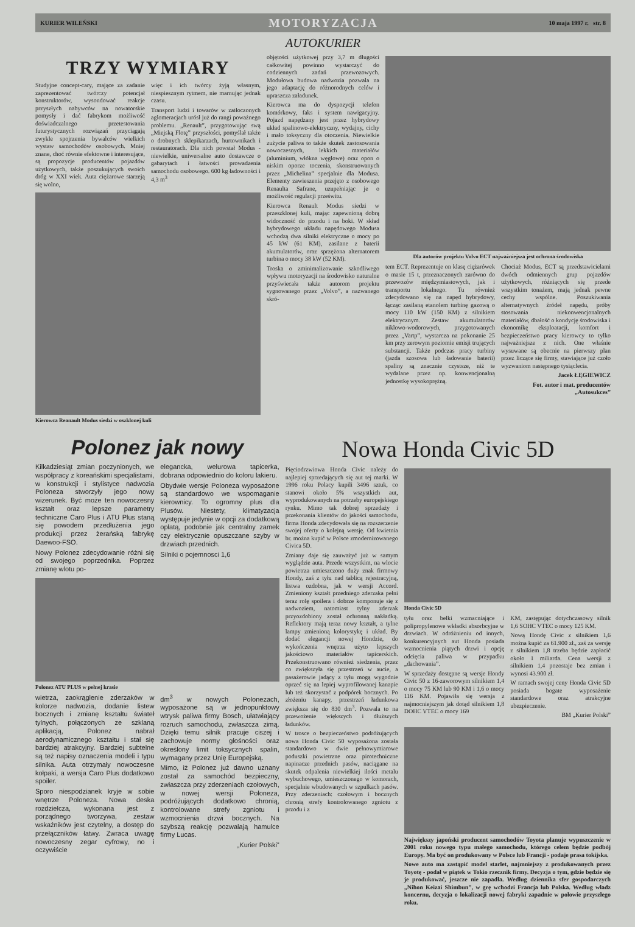KURIER WILEŃSKI MOTORYZACJA 10 maja 1997 r. str. 8
AUTOKURIER
TRZY WYMIARY
Studyjne concept-cary, mające za zadanie zaprezentować twórczy potencjał konstruktorów, wysondować reakcje przyszłych nabywców na nowatorskie pomysły i dać fabrykom możliwość doświadczalnego przetestowania futurystycznych rozwiązań przyciągają zwykle spojrzenia bywalców wielkich wystaw samochodów osobowych. Mniej znane, choć równie efektowne i interesujące, są propozycje producentów pojazdów użytkowych, także poszukujących swoich dróg w XXI wiek. Auta ciężarowe starzeją się wolno,
więc i ich twórcy żyją własnym, niespiesznym rytmem, nie marnując jednak czasu.
Transport ludzi i towarów w zatłoczonych aglomeracjach urósł już do rangi poważnego problemu. „Renault”, przygotowując swą „Miejską Flotę” przyszłości, pomyślał także o drobnych sklepikarzach, hurtownikach i restauratorach. Dla nich powstał Modus - niewielkie, uniwersalne auto dostawcze o gabarytach i łatwości prowadzenia samochodu osobowego. 600 kg ładowności i 4,3 m<sup>3</sup>
Kierowca Reanault Modus siedzi w oszklonej kuli
objętości użytkowej przy 3,7 m długości całkowitej powinno wystarczyć do codziennych zadań przewozowych. Modułowa budowa nadwozia pozwala na jego adaptację do różnorodnych celów i upraszcza załadunek.
Kierowca ma do dyspozycji telefon komórkowy, faks i system nawigacyjny. Pojazd napędzany jest przez hybrydowy układ spalinowo-elektryczny, wydajny, cichy i mało toksyczny dla otoczenia. Niewielkie zużycie paliwa to także skutek zastosowania nowoczesnych, lekkich materiałów (aluminium, włókna węglowe) oraz opon o niskim oporze toczenia, skonstruowanych przez „Michelina” specjalnie dla Modusa. Elementy zawieszenia przejęto z osobowego Renaulta Safrane, uzupełniając je o możliwość regulacji prześwitu.
Kierowca Renault Modus siedzi w przeszklonej kuli, mając zapewnioną dobrą widoczność do przodu i na boki. W skład hybrydowego układu napędowego Modusa wchodzą dwa silniki elektryczne o mocy po 45 kW (61 KM), zasilane z baterii akumulatorów, oraz sprzężona alternatorem turbina o mocy 38 kW (52 KM).
Troska o zminimalizowanie szkodliwego wpływu motoryzacji na środowisko naturalne przyświecała także autorom projektu sygnowanego przez „Volvo”, a nazwanego skró-
Dla autorów projektu Volvo ECT najważniejsza jest ochrona środowiska
tem ECT. Reprezentuje on klasę ciężarówek o masie 15 t, przeznaczonych zarówno do przewozów międzymiastowych, jak i transportu lokalnego. Tu również zdecydowano się na napęd hybrydowy, łącząc zasilaną etanolem turbinę gazową o mocy 110 kW (150 KM) z silnikiem elektrycznym. Zestaw akumulatorów niklowo-wodorowych, przygotowanych przez „Vartp”, wystarcza na pokonanie 25 km przy zerowym poziomie emisji trujących substancji. Także podczas pracy turbiny (jazda szosowa lub ładowanie baterii) spaliny są znacznie czystsze, niż te wydalane przez np. konwencjonalną jednostkę wysokoprężną.
Chociaż Modus, ECT są przedstawicielami dwóch odmiennych grup pojazdów użytkowych, różniących się przede wszystkim tonażem, mają jednak pewne cechy wspólne. Poszukiwania alternatywnych źródeł napędu, próby stosowania niekonwencjonalnych materiałów, dbałość o kondycję środowiska i ekonomikę eksploatacji, komfort i bezpieczeństwo pracy kierowcy to tylko najważniejsze z nich. One właśnie wysuwane są obecnie na pierwszy plan przez liczące się firmy, stawiające już czoło wyzwaniom następnego tysiąclecia.
Jacek ŁĘGIEWICZ
Fot. autor i mat. producentów „Autosukces”
Polonez jak nowy
Kilkadziesiąt zmian poczynionych, we współpracy z koreańskimi specjalistami, w konstrukcji i stylistyce nadwozia Poloneza stworzyły jego nowy wizerunek. Być może ten nowoczesny kształt oraz lepsze parametry techniczne Caro Plus i ATU Plus staną się powodem przedłużenia jego produkcji przez żerańską fabrykę Daewoo-FSO.
Nowy Polonez zdecydowanie różni się od swojego poprzednika. Poprzez zmianę wlotu po-
elegancka, welurowa tapicerka, dobrana odpowiednio do koloru lakieru.
Obydwie wersje Poloneza wyposażone są standardowo we wspomaganie kierownicy. To ogromny plus dla Plusów. Niestety, klimatyzacja występuje jedynie w opcji za dodatkową opłatą, podobnie jak centralny zamek czy elektrycznie opuszczane szyby w drzwiach przednich.
Silniki o pojemnosci 1,6
Polonez ATU PLUS w pełnej krasie
wietrza, zaokrąglenie zderzaków w kolorze nadwozia, dodanie listew bocznych i zmianę kształtu świateł tylnych, połączonych ze szklaną aplikacją, Polonez nabrał aerodynamicznego kształtu i stał się bardziej atrakcyjny. Bardziej subtelne są też napisy oznaczenia modeli i typu silnika. Auta otrzymały nowoczesne kołpaki, a wersja Caro Plus dodatkowo spoiler.
Sporo niespodzianek kryje w sobie wnętrze Poloneza. Nowa deska rozdzielcza, wykonana jest z porządnego tworzywa, zestaw wskaźników jest czytelny, a dostęp do przełączników łatwy. Zwraca uwagę nowoczesny zegar cyfrowy, no i oczywiście
dm<sup>3</sup> w nowych Polonezach, wyposażone są w jednopunktowy wtrysk paliwa firmy Bosch, ułatwiający rozruch samochodu, zwłaszcza zimą. Dzięki temu silnik pracuje ciszej i zachowuje normy głośności oraz określony limit toksycznych spalin, wymagany przez Unię Europejską.
Mimo, iż Polonez już dawno uznany został za samochód bezpieczny, zwłaszcza przy zderzeniach czołowych, w nowej wersji Poloneza, podróżujących dodatkowo chronią, kontrolowane strefy zgniotu i wzmocnienia drzwi bocznych. Na szybszą reakcję pozwalają hamulce firmy Lucas.
„Kurier Polski”
Nowa Honda Civic 5D
Pięciodrzwiowa Honda Civic należy do najlepiej sprzedających się aut tej marki. W 1996 roku Polacy kupili 3496 sztuk, co stanowi około 5% wszystkich aut, wyprodukowanych na potrzeby europejskiego rynku. Mimo tak dobrej sprzedaży i przekonania klientów do jakości samochodu, firma Honda zdecydowała się na rozszerzenie swojej oferty o kolejną wersję. Od kwietnia br. można kupić w Polsce zmodernizowanego Civica 5D.
Zmiany daje się zauważyć już w samym wyglądzie auta. Przede wszystkim, na wlocie powietrza umieszczono duży znak firmowy Hondy, zaś z tyłu nad tablicą rejestracyjną, listwa ozdobna, jak w wersji Accord. Zmieniony kształt przedniego zderzaka pełni teraz rolę spoilera i dobrze komponuje się z nadwoziem, natomiast tylny zderzak przyozdobiony został ochronną nakładką. Reflektory mają teraz nowy kształt, a tylne lampy zmienioną kolorystykę i układ. By dodać elegancji nowej Hondzie, do wykończenia wnętrza użyto lepszych jakościowo materiałów tapicerskich. Przekonstruowano również siedzenia, przez co zwiększyła się przestrzeń w aucie, a pasażerowie jadący z tyłu mogą wygodnie oprzeć się na lepiej wyprofilowanej kanapie lub też skorzystać z podpórek bocznych. Po złożeniu kanapy, przestrzeń ładunkowa zwiększa się do 830 dm<sup>3</sup>. Pozwala to na przewożenie większych i dłuższych ładunków.
W trosce o bezpieczeństwo podróżujących nowa Honda Civic 50 wyposażona została standardowo w dwie pełnowymiarowe poduszki powietrzne oraz pirotechniczne napinacze przednich pasów, naciągane na skutek odpalenia niewielkiej ilości metalu wybuchowego, umieszczonego w komorach, specjalnie wbudowanych w szpulkach pasów. Przy zderzeniach: czołowym i bocznych chronią strefy kontrolowanego zgniotu z przodu i z
Honda Civic 5D
tyłu oraz belki wzmacniające i polipropylenowe wkładki absorbcyjne w drzwiach. W odróżnieniu od innych, konkurencyjnych aut Honda posiada wzmocnienia piątych drzwi i opcję odcięcia paliwa w przypadku „dachowania”.
W sprzedaży dostępne są wersje Hondy Civic 50 z 16-zaworowym silnikiem 1,4 o mocy 75 KM lub 90 KM i 1,6 o mocy 116 KM. Pojawiła się wersja z najmocniejszym jak dotąd silnikiem 1,8 DOHC VTEC o mocy 169
KM, zastępując dotychczasowy silnik 1,6 SOHC VTEC o mocy 125 KM.
Nową Hondę Civic z silnikiem 1,6 można kupić za 61.900 zł., zaś za wersję z silnikiem 1,8 trzeba będzie zapłacić około 1 miliarda. Cena wersji z silnikiem 1,4 pozostaje bez zmian i wynosi 43.900 zł.
W ramach swojej ceny Honda Civic 5D posiada bogate wyposażenie standardowe oraz atrakcyjne ubezpieczenie.
BM „Kurier Polski”
Największy japoński producent samochodów Toyota planuje wypuszczenie w 2001 roku nowego typu małego samochodu, którego celem będzie podbój Europy. Ma być on produkowany w Polsce lub Francji - podaje prasa tokijska.
Nowe auto ma zastąpić model starlet, najmniejszy z produkowanych przez Toyotę - podał w piątek w Tokio rzecznik firmy. Decyzja o tym, gdzie będzie się je produkować, jeszcze nie zapadła. Według dziennika sfer gospodarczych „Nihon Keizai Shimbun”, w grę wchodzi Francja lub Polska. Według władz koncernu, decyzja o lokalizacji nowej fabryki zapadnie w połowie przyszłego roku.